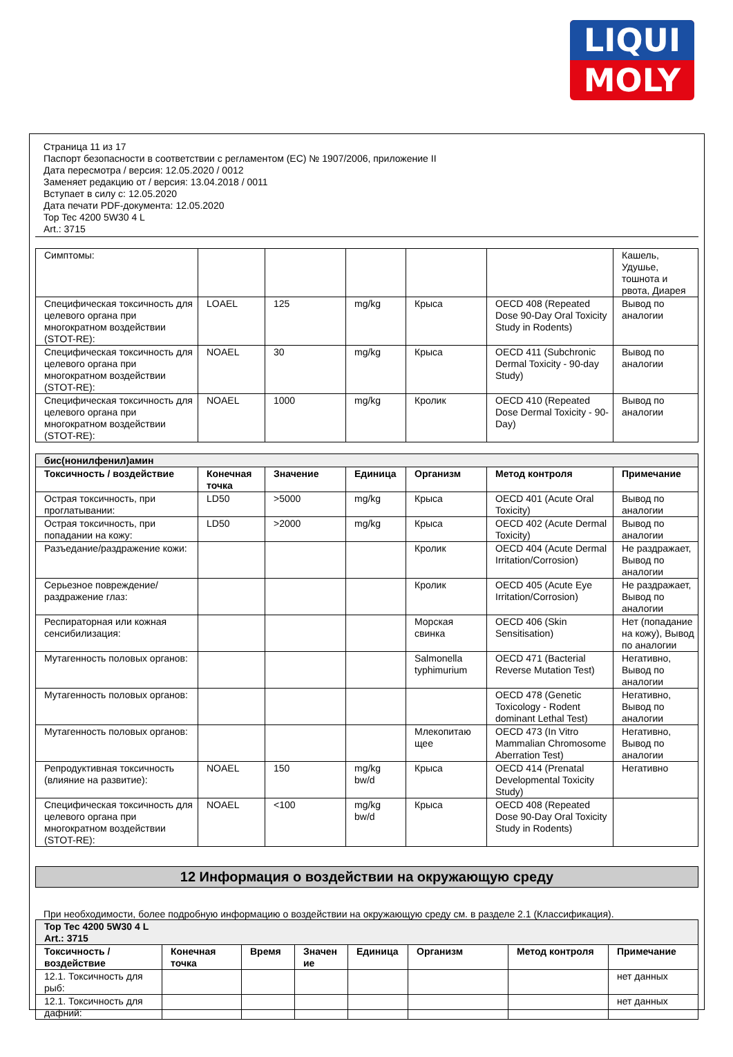LIQUI
MOLY
Страница 11 из 17
Паспорт безопасности в соответствии с регламентом (EC) № 1907/2006, приложение II
Дата пересмотра / версия: 12.05.2020 / 0012
Заменяет редакцию от / версия: 13.04.2018 / 0011
Вступает в силу с: 12.05.2020
Дата печати PDF-документа: 12.05.2020
Top Tec 4200 5W30 4 L
Art.: 3715
| Симптомы: | | | | | | Кашель, Удушье, тошнота и рвота, Диарея |
| Специфическая токсичность для целевого органа при многократном воздействии (STOT-RE): | LOAEL | 125 | mg/kg | Крыса | OECD 408 (Repeated Dose 90-Day Oral Toxicity Study in Rodents) | Вывод по аналогии |
| Специфическая токсичность для целевого органа при многократном воздействии (STOT-RE): | NOAEL | 30 | mg/kg | Крыса | OECD 411 (Subchronic Dermal Toxicity - 90-day Study) | Вывод по аналогии |
| Специфическая токсичность для целевого органа при многократном воздействии (STOT-RE): | NOAEL | 1000 | mg/kg | Кролик | OECD 410 (Repeated Dose Dermal Toxicity - 90-Day) | Вывод по аналогии |
| бис(нонилфенил)амин | | | | | | |
| Токсичность / воздействие | Конечная точка | Значение | Единица | Организм | Метод контроля | Примечание |
| Острая токсичность, при проглатывании: | LD50 | >5000 | mg/kg | Крыса | OECD 401 (Acute Oral Toxicity) | Вывод по аналогии |
| Острая токсичность, при попадании на кожу: | LD50 | >2000 | mg/kg | Крыса | OECD 402 (Acute Dermal Toxicity) | Вывод по аналогии |
| Разъедание/раздражение кожи: | | | | Кролик | OECD 404 (Acute Dermal Irritation/Corrosion) | Не раздражает, Вывод по аналогии |
| Серьезное повреждение/раздражение глаз: | | | | Кролик | OECD 405 (Acute Eye Irritation/Corrosion) | Не раздражает, Вывод по аналогии |
| Респираторная или кожная сенсибилизация: | | | | Морская свинка | OECD 406 (Skin Sensitisation) | Нет (попадание на кожу), Вывод по аналогии |
| Мутагенность половых органов: | | | | Salmonella typhimurium | OECD 471 (Bacterial Reverse Mutation Test) | Негативно, Вывод по аналогии |
| Мутагенность половых органов: | | | | | OECD 478 (Genetic Toxicology - Rodent dominant Lethal Test) | Негативно, Вывод по аналогии |
| Мутагенность половых органов: | | | | Млекопитаю щее | OECD 473 (In Vitro Mammalian Chromosome Aberration Test) | Негативно, Вывод по аналогии |
| Репродуктивная токсичность (влияние на развитие): | NOAEL | 150 | mg/kg bw/d | Крыса | OECD 414 (Prenatal Developmental Toxicity Study) | Негативно |
| Специфическая токсичность для целевого органа при многократном воздействии (STOT-RE): | NOAEL | <100 | mg/kg bw/d | Крыса | OECD 408 (Repeated Dose 90-Day Oral Toxicity Study in Rodents) | |
12 Информация о воздействии на окружающую среду
При необходимости, более подробную информацию о воздействии на окружающую среду см. в разделе 2.1 (Классификация).
| Top Tec 4200 5W30 4 L Art.: 3715 | | | | | | | |
| Токсичность / воздействие | Конечная точка | Время | Значен ие | Единица | Организм | Метод контроля | Примечание |
| 12.1. Токсичность для рыб: | | | | | | | нет данных |
| 12.1. Токсичность для дафний: | | | | | | | нет данных |